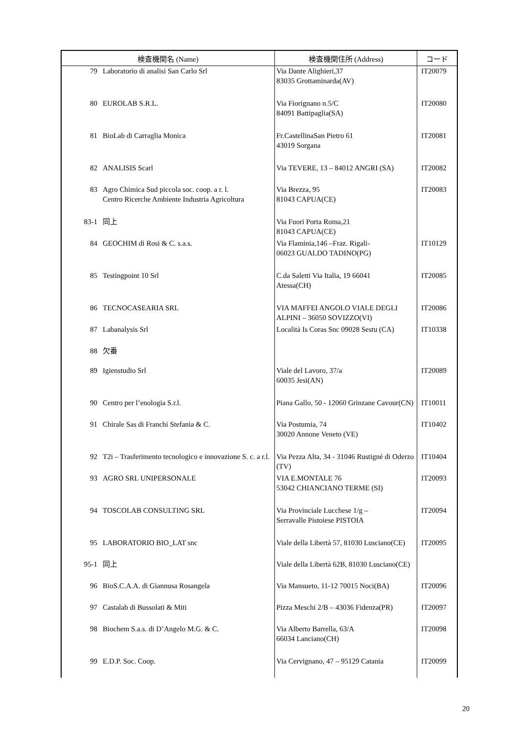| 検査機関名 (Name) | | 検査機関住所 (Address) | コード |
| --- | --- | --- | --- |
| 79 | Laboratorio di analisi San Carlo Srl | Via Dante Alighieri,37 83035 Grottaminarda(AV) | IT20079 |
| 80 | EUROLAB S.R.L. | Via Fiorignano n.5/C 84091 Battipaglia(SA) | IT20080 |
| 81 | BioLab di Carraglia Monica | Fr.CastellinaSan Pietro 61 43019 Sorgana | IT20081 |
| 82 | ANALISIS Scarl | Via TEVERE, 13 – 84012 ANGRI (SA) | IT20082 |
| 83 | Agro Chimica Sud piccola soc. coop. a r. l. Centro Ricerche Ambiente Industria Agricoltura | Via Brezza, 95 81043 CAPUA(CE) | IT20083 |
| 83-1 | 同上 | Via Fuori Porta Roma,21 81043 CAPUA(CE) | |
| 84 | GEOCHIM di Rosi & C. s.a.s. | Via Flaminia,146 –Fraz. Rigali- 06023 GUALDO TADINO(PG) | IT10129 |
| 85 | Testingpoint 10 Srl | C.da Saletti Via Italia, 19 66041 Atessa(CH) | IT20085 |
| 86 | TECNOCASEARIA SRL | VIA MAFFEI ANGOLO VIALE DEGLI ALPINI – 36050 SOVIZZO(VI) | IT20086 |
| 87 | Labanalysis Srl | Località Is Coras Snc 09028 Sestu (CA) | IT10338 |
| 88 | 欠番 | | |
| 89 | Igienstudio Srl | Viale del Lavoro, 37/a 60035 Jesi(AN) | IT20089 |
| 90 | Centro per l’enologia S.r.l. | Piana Gallo, 50 - 12060 Grinzane Cavour(CN) | IT10011 |
| 91 | Chirale Sas di Franchi Stefania & C. | Via Postumia, 74 30020 Annone Veneto (VE) | IT10402 |
| 92 | T2i – Trasferimento tecnologico e innovazione S. c. a r.l. | Via Pezza Alta, 34 - 31046 Rustignè di Oderzo (TV) | IT10404 |
| 93 | AGRO SRL UNIPERSONALE | VIA E.MONTALE 76 53042 CHIANCIANO TERME (SI) | IT20093 |
| 94 | TOSCOLAB CONSULTING SRL | Via Provinciale Lucchese 1/g – Serravalle Pistoiese PISTOIA | IT20094 |
| 95 | LABORATORIO BIO_LAT snc | Viale della Libertà 57, 81030 Lusciano(CE) | IT20095 |
| 95-1 | 同上 | Viale della Libertà 62B, 81030 Lusciano(CE) | |
| 96 | BioS.C.A.A. di Giannusa Rosangela | Via Mansueto, 11-12 70015 Noci(BA) | IT20096 |
| 97 | Castalab di Bussolati & Miti | Pizza Meschi 2/B – 43036 Fidenza(PR) | IT20097 |
| 98 | Biochem S.a.s. di D’Angelo M.G. & C. | Via Alberto Barrella, 63/A 66034 Lanciano(CH) | IT20098 |
| 99 | E.D.P. Soc. Coop. | Via Cervignano, 47 – 95129 Catania | IT20099 |
20